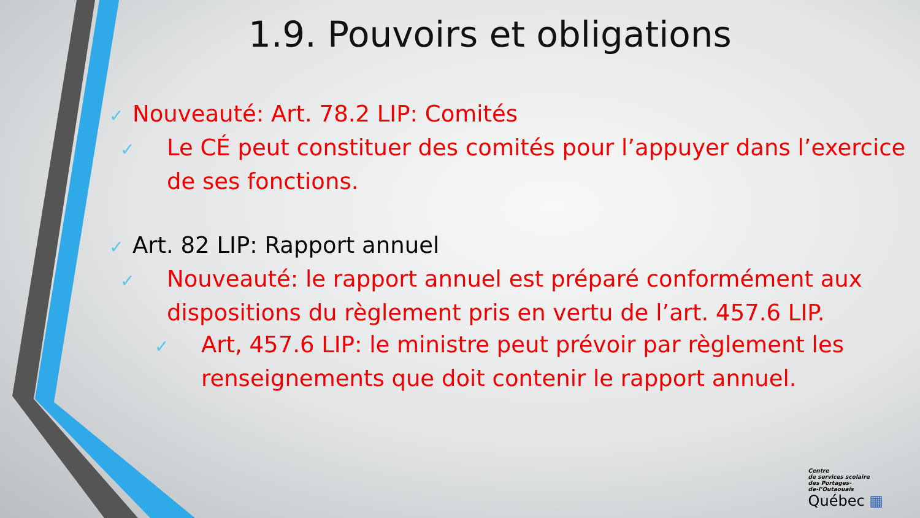1.9. Pouvoirs et obligations
✓ Nouveauté: Art. 78.2 LIP: Comités
✓ Le CÉ peut constituer des comités pour l’appuyer dans l’exercice de ses fonctions.
✓ Art. 82 LIP: Rapport annuel
✓ Nouveauté: le rapport annuel est préparé conformément aux dispositions du règlement pris en vertu de l’art. 457.6 LIP.
✓ Art, 457.6 LIP: le ministre peut prévoir par règlement les renseignements que doit contenir le rapport annuel.
Centre
de services scolaire
des Portages-
de-l’Outaouais
Québec ▦